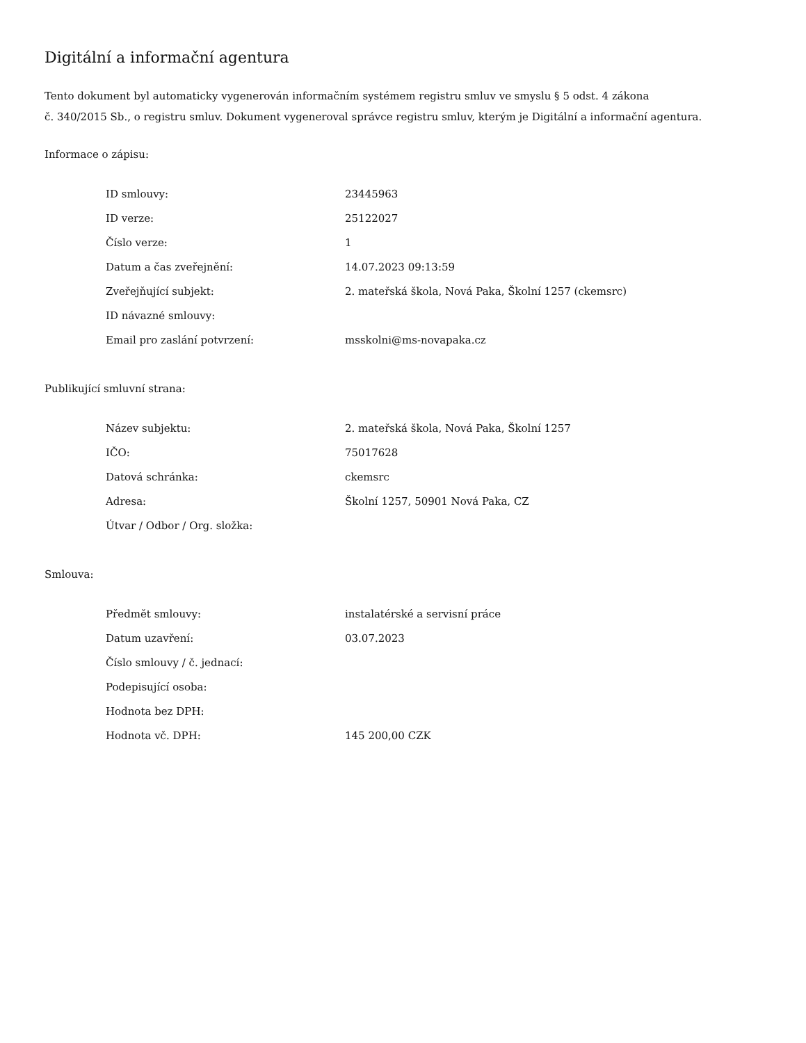Digitální a informační agentura
Tento dokument byl automaticky vygenerován informačním systémem registru smluv ve smyslu § 5 odst. 4 zákona
č. 340/2015 Sb., o registru smluv. Dokument vygeneroval správce registru smluv, kterým je Digitální a informační agentura.
Informace o zápisu:
| ID smlouvy: | 23445963 |
| ID verze: | 25122027 |
| Číslo verze: | 1 |
| Datum a čas zveřejnění: | 14.07.2023 09:13:59 |
| Zveřejňující subjekt: | 2. mateřská škola, Nová Paka, Školní 1257 (ckemsrc) |
| ID návazné smlouvy: | |
| Email pro zaslání potvrzení: | msskolni@ms-novapaka.cz |
Publikující smluvní strana:
| Název subjektu: | 2. mateřská škola, Nová Paka, Školní 1257 |
| IČO: | 75017628 |
| Datová schránka: | ckemsrc |
| Adresa: | Školní 1257, 50901 Nová Paka, CZ |
| Útvar / Odbor / Org. složka: | |
Smlouva:
| Předmět smlouvy: | instalatérské a servisní práce |
| Datum uzavření: | 03.07.2023 |
| Číslo smlouvy / č. jednací: | |
| Podepisující osoba: | |
| Hodnota bez DPH: | |
| Hodnota vč. DPH: | 145 200,00 CZK |